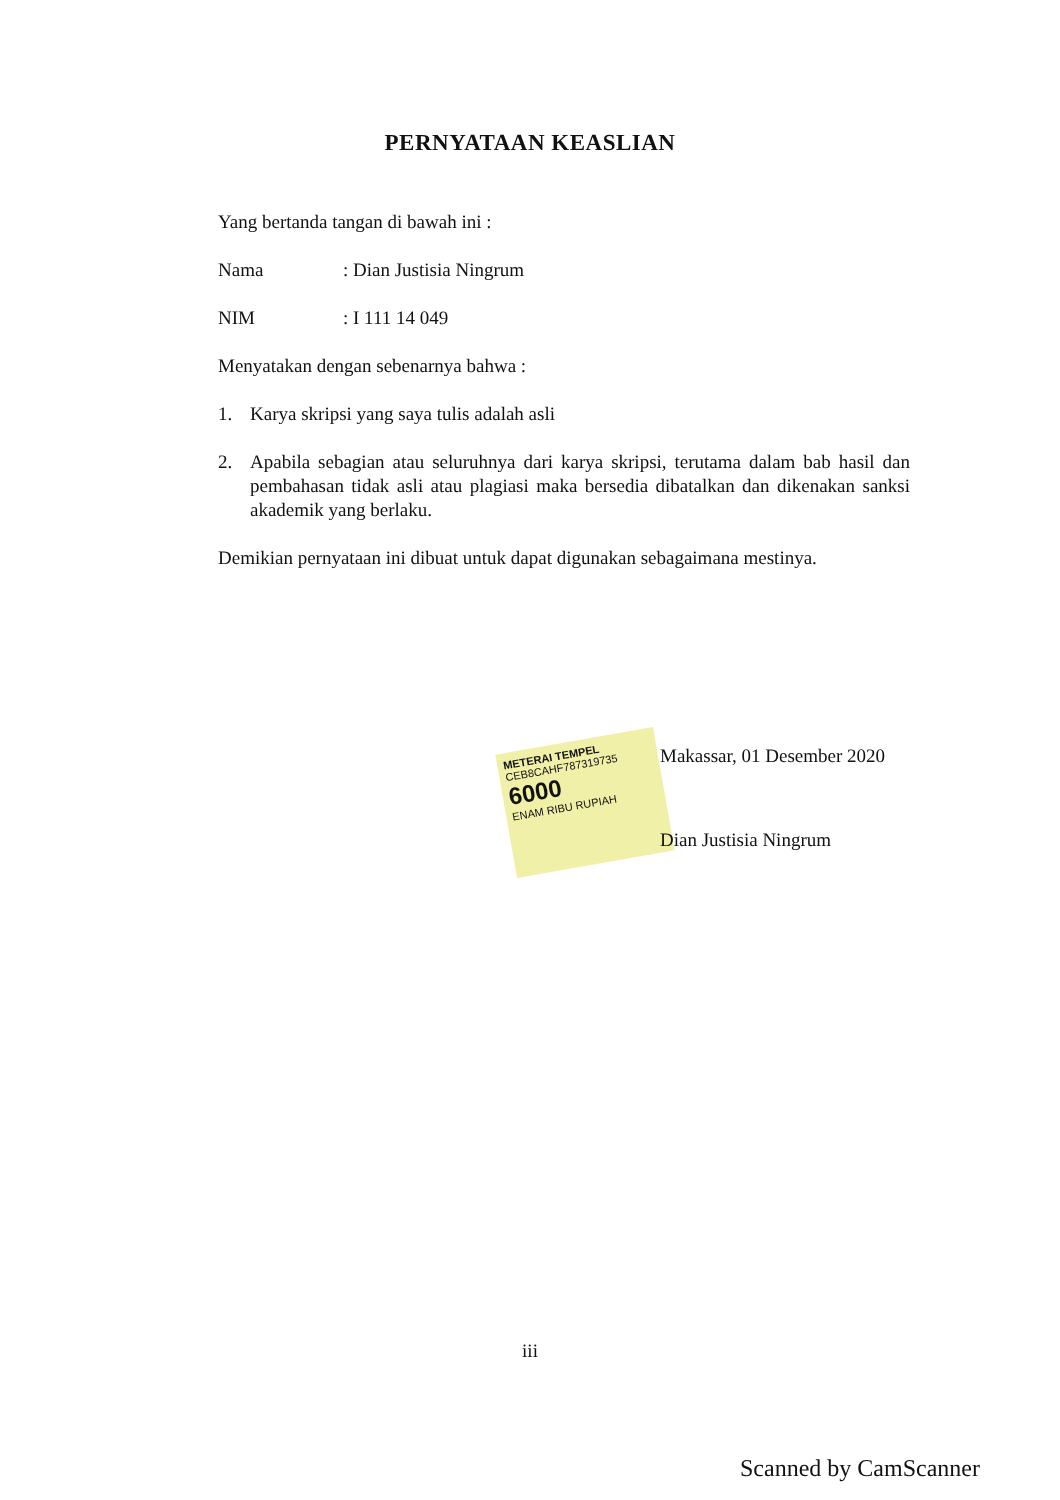PERNYATAAN KEASLIAN
Yang bertanda tangan di bawah ini :
Nama: Dian Justisia Ningrum
NIM: I 111 14 049
Menyatakan dengan sebenarnya bahwa :
1. Karya skripsi yang saya tulis adalah asli
2. Apabila sebagian atau seluruhnya dari karya skripsi, terutama dalam bab hasil dan pembahasan tidak asli atau plagiasi maka bersedia dibatalkan dan dikenakan sanksi akademik yang berlaku.
Demikian pernyataan ini dibuat untuk dapat digunakan sebagaimana mestinya.
METERAI TEMPEL
CEB8CAHF787319735
6000
ENAM RIBU RUPIAH
Makassar, 01 Desember 2020
Dian Justisia Ningrum
iii
Scanned by CamScanner